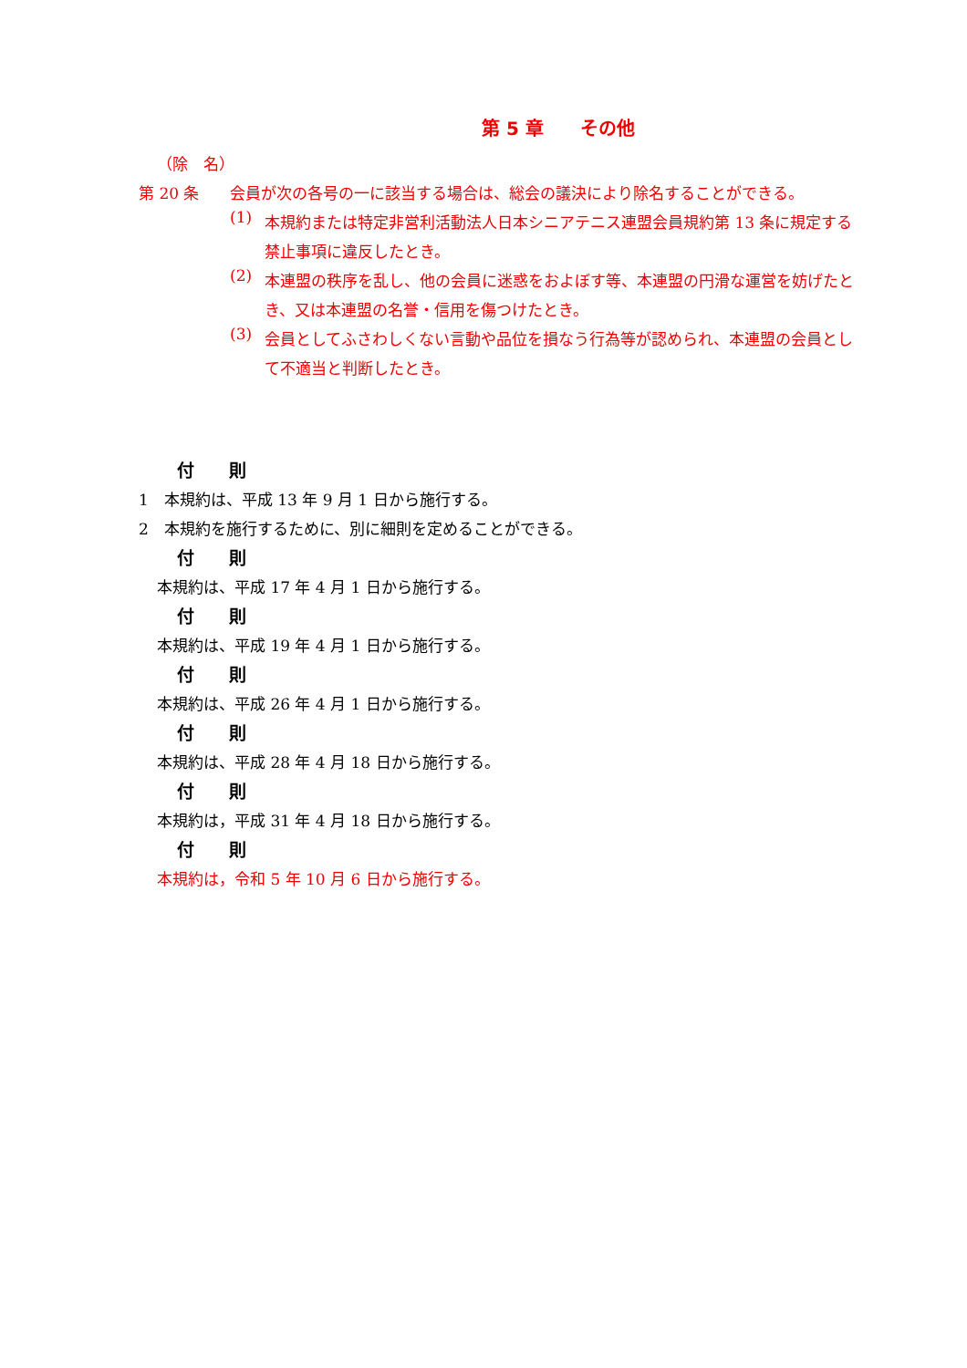第 5 章　　その他
（除　名）
第 20 条 会員が次の各号の一に該当する場合は、総会の議決により除名することができる。
(1)
本規約または特定非営利活動法人日本シニアテニス連盟会員規約第 13 条に規定する禁止事項に違反したとき。
(2)
本連盟の秩序を乱し、他の会員に迷惑をおよぼす等、本連盟の円滑な運営を妨げたとき、又は本連盟の名誉・信用を傷つけたとき。
(3)
会員としてふさわしくない言動や品位を損なう行為等が認められ、本連盟の会員として不適当と判断したとき。
付　　則
1　本規約は、平成 13 年 9 月 1 日から施行する。
2　本規約を施行するために、別に細則を定めることができる。
付　　則
本規約は、平成 17 年 4 月 1 日から施行する。
付　　則
本規約は、平成 19 年 4 月 1 日から施行する。
付　　則
本規約は、平成 26 年 4 月 1 日から施行する。
付　　則
本規約は、平成 28 年 4 月 18 日から施行する。
付　　則
本規約は，平成 31 年 4 月 18 日から施行する。
付　　則
本規約は，令和 5 年 10 月 6 日から施行する。